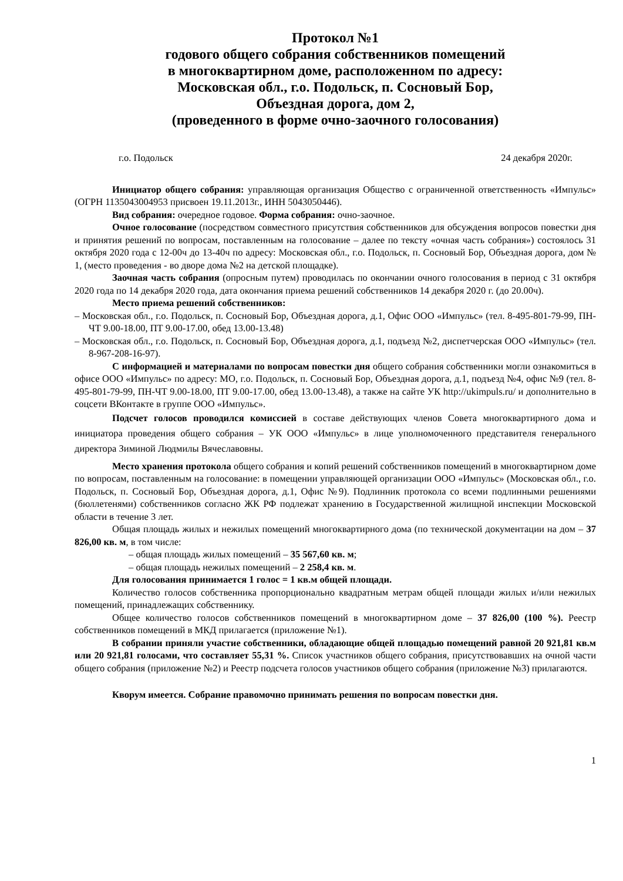Протокол №1
годового общего собрания собственников помещений
в многоквартирном доме, расположенном по адресу:
Московская обл., г.о. Подольск, п. Сосновый Бор,
Объездная дорога, дом 2,
(проведенного в форме очно-заочного голосования)
г.о. Подольск 24 декабря 2020г.
Инициатор общего собрания: управляющая организация Общество с ограниченной ответственность «Импульс» (ОГРН 1135043004953 присвоен 19.11.2013г., ИНН 5043050446).
Вид собрания: очередное годовое. Форма собрания: очно-заочное.
Очное голосование (посредством совместного присутствия собственников для обсуждения вопросов повестки дня и принятия решений по вопросам, поставленным на голосование – далее по тексту «очная часть собрания») состоялось 31 октября 2020 года с 12-00ч до 13-40ч по адресу: Московская обл., г.о. Подольск, п. Сосновый Бор, Объездная дорога, дом № 1, (место проведения - во дворе дома №2 на детской площадке).
Заочная часть собрания (опросным путем) проводилась по окончании очного голосования в период с 31 октября 2020 года по 14 декабря 2020 года, дата окончания приема решений собственников 14 декабря 2020 г. (до 20.00ч).
Место приема решений собственников:
– Московская обл., г.о. Подольск, п. Сосновый Бор, Объездная дорога, д.1, Офис ООО «Импульс» (тел. 8-495-801-79-99, ПН-ЧТ 9.00-18.00, ПТ 9.00-17.00, обед 13.00-13.48)
– Московская обл., г.о. Подольск, п. Сосновый Бор, Объездная дорога, д.1, подъезд №2, диспетчерская ООО «Импульс» (тел. 8-967-208-16-97).
С информацией и материалами по вопросам повестки дня общего собрания собственники могли ознакомиться в офисе ООО «Импульс» по адресу: МО, г.о. Подольск, п. Сосновый Бор, Объездная дорога, д.1, подъезд №4, офис №9 (тел. 8-495-801-79-99, ПН-ЧТ 9.00-18.00, ПТ 9.00-17.00, обед 13.00-13.48), а также на сайте УК http://ukimpuls.ru/ и дополнительно в соцсети ВКонтакте в группе ООО «Импульс».
Подсчет голосов проводился комиссией в составе действующих членов Совета многоквартирного дома и инициатора проведения общего собрания – УК ООО «Импульс» в лице уполномоченного представителя генерального директора Зиминой Людмилы Вячеславовны.
Место хранения протокола общего собрания и копий решений собственников помещений в многоквартирном доме по вопросам, поставленным на голосование: в помещении управляющей организации ООО «Импульс» (Московская обл., г.о. Подольск, п. Сосновый Бор, Объездная дорога, д.1, Офис №9). Подлинник протокола со всеми подлинными решениями (бюллетенями) собственников согласно ЖК РФ подлежат хранению в Государственной жилищной инспекции Московской области в течение 3 лет.
Общая площадь жилых и нежилых помещений многоквартирного дома (по технической документации на дом – 37 826,00 кв. м, в том числе:
– общая площадь жилых помещений – 35 567,60 кв. м;
– общая площадь нежилых помещений – 2 258,4 кв. м.
Для голосования принимается 1 голос = 1 кв.м общей площади.
Количество голосов собственника пропорционально квадратным метрам общей площади жилых и/или нежилых помещений, принадлежащих собственнику.
Общее количество голосов собственников помещений в многоквартирном доме – 37 826,00 (100 %). Реестр собственников помещений в МКД прилагается (приложение №1).
В собрании приняли участие собственники, обладающие общей площадью помещений равной 20 921,81 кв.м или 20 921,81 голосами, что составляет 55,31 %. Список участников общего собрания, присутствовавших на очной части общего собрания (приложение №2) и Реестр подсчета голосов участников общего собрания (приложение №3) прилагаются.
Кворум имеется. Собрание правомочно принимать решения по вопросам повестки дня.
1